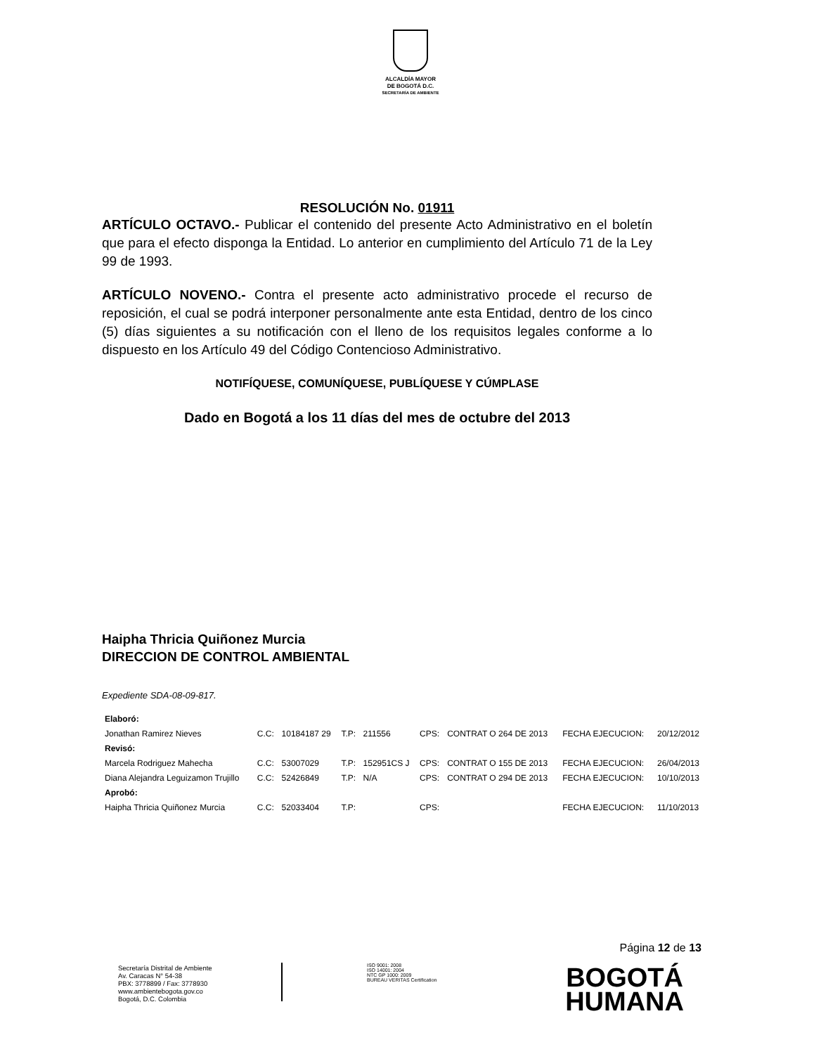ALCALDÍA MAYOR
DE BOGOTÁ D.C.
SECRETARÍA DE AMBIENTE
RESOLUCIÓN No. 01911
ARTÍCULO OCTAVO.- Publicar el contenido del presente Acto Administrativo en el boletín que para el efecto disponga la Entidad. Lo anterior en cumplimiento del Artículo 71 de la Ley 99 de 1993.
ARTÍCULO NOVENO.- Contra el presente acto administrativo procede el recurso de reposición, el cual se podrá interponer personalmente ante esta Entidad, dentro de los cinco (5) días siguientes a su notificación con el lleno de los requisitos legales conforme a lo dispuesto en los Artículo 49 del Código Contencioso Administrativo.
NOTIFÍQUESE, COMUNÍQUESE, PUBLÍQUESE Y CÚMPLASE
Dado en Bogotá a los 11 días del mes de octubre del 2013
Haipha Thricia Quiñonez Murcia
DIRECCION DE CONTROL AMBIENTAL
Expediente SDA-08-09-817.
| Elaboró: | | | | | | | | |
| Jonathan Ramirez Nieves | C.C: | 10184187 29 | T.P: | 211556 | CPS: | CONTRAT O 264 DE 2013 | FECHA EJECUCION: | 20/12/2012 |
| Revisó: | | | | | | | | |
| Marcela Rodriguez Mahecha | C.C: | 53007029 | T.P: | 152951CS J | CPS: | CONTRAT O 155 DE 2013 | FECHA EJECUCION: | 26/04/2013 |
| Diana Alejandra Leguizamon Trujillo | C.C: | 52426849 | T.P: | N/A | CPS: | CONTRAT O 294 DE 2013 | FECHA EJECUCION: | 10/10/2013 |
| Aprobó: | | | | | | | | |
| Haipha Thricia Quiñonez Murcia | C.C: | 52033404 | T.P: | | CPS: | | FECHA EJECUCION: | 11/10/2013 |
Página 12 de 13
Secretaría Distrital de Ambiente
Av. Caracas N° 54-38
PBX: 3778899 / Fax: 3778930
www.ambientebogota.gov.co
Bogotá, D.C. Colombia
ISO 9001: 2008
ISO 14001: 2004
NTC GP 1000: 2009
BUREAU VERITAS Certification
BOGOTÁ
HUMANA